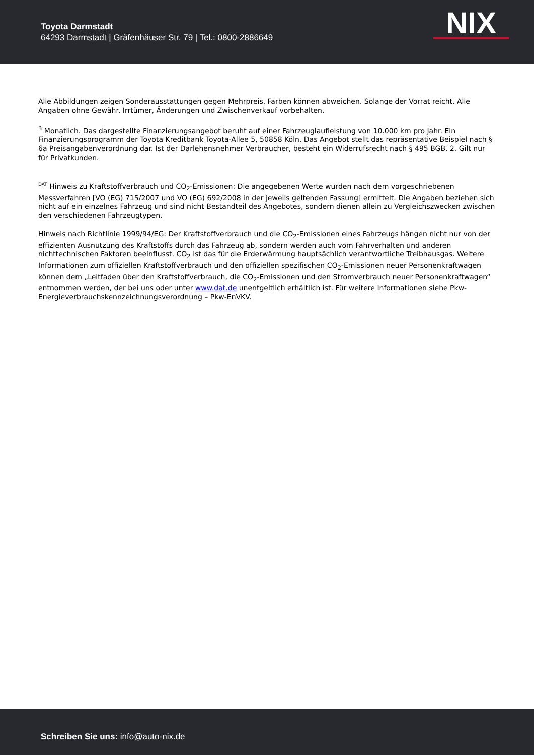Toyota Darmstadt
64293 Darmstadt | Gräfenhäuser Str. 79 | Tel.: 0800-2886649
NIX
Alle Abbildungen zeigen Sonderausstattungen gegen Mehrpreis. Farben können abweichen. Solange der Vorrat reicht. Alle Angaben ohne Gewähr. Irrtümer, Änderungen und Zwischenverkauf vorbehalten.
<sup>3</sup> Monatlich. Das dargestellte Finanzierungsangebot beruht auf einer Fahrzeuglaufleistung von 10.000 km pro Jahr. Ein Finanzierungsprogramm der Toyota Kreditbank Toyota-Allee 5, 50858 Köln. Das Angebot stellt das repräsentative Beispiel nach § 6a Preisangabenverordnung dar. Ist der Darlehensnehmer Verbraucher, besteht ein Widerrufsrecht nach § 495 BGB. 2. Gilt nur für Privatkunden.
<sup>DAT</sup> Hinweis zu Kraftstoffverbrauch und CO<sub>2</sub>-Emissionen: Die angegebenen Werte wurden nach dem vorgeschriebenen Messverfahren [VO (EG) 715/2007 und VO (EG) 692/2008 in der jeweils geltenden Fassung] ermittelt. Die Angaben beziehen sich nicht auf ein einzelnes Fahrzeug und sind nicht Bestandteil des Angebotes, sondern dienen allein zu Vergleichszwecken zwischen den verschiedenen Fahrzeugtypen.
Hinweis nach Richtlinie 1999/94/EG: Der Kraftstoffverbrauch und die CO<sub>2</sub>-Emissionen eines Fahrzeugs hängen nicht nur von der effizienten Ausnutzung des Kraftstoffs durch das Fahrzeug ab, sondern werden auch vom Fahrverhalten und anderen nichttechnischen Faktoren beeinflusst. CO<sub>2</sub> ist das für die Erderwärmung hauptsächlich verantwortliche Treibhausgas. Weitere Informationen zum offiziellen Kraftstoffverbrauch und den offiziellen spezifischen CO<sub>2</sub>-Emissionen neuer Personenkraftwagen können dem „Leitfaden über den Kraftstoffverbrauch, die CO<sub>2</sub>-Emissionen und den Stromverbrauch neuer Personenkraftwagen“ entnommen werden, der bei uns oder unter www.dat.de unentgeltlich erhältlich ist. Für weitere Informationen siehe Pkw-Energieverbrauchskennzeichnungsverordnung – Pkw-EnVKV.
Schreiben Sie uns: info@auto-nix.de